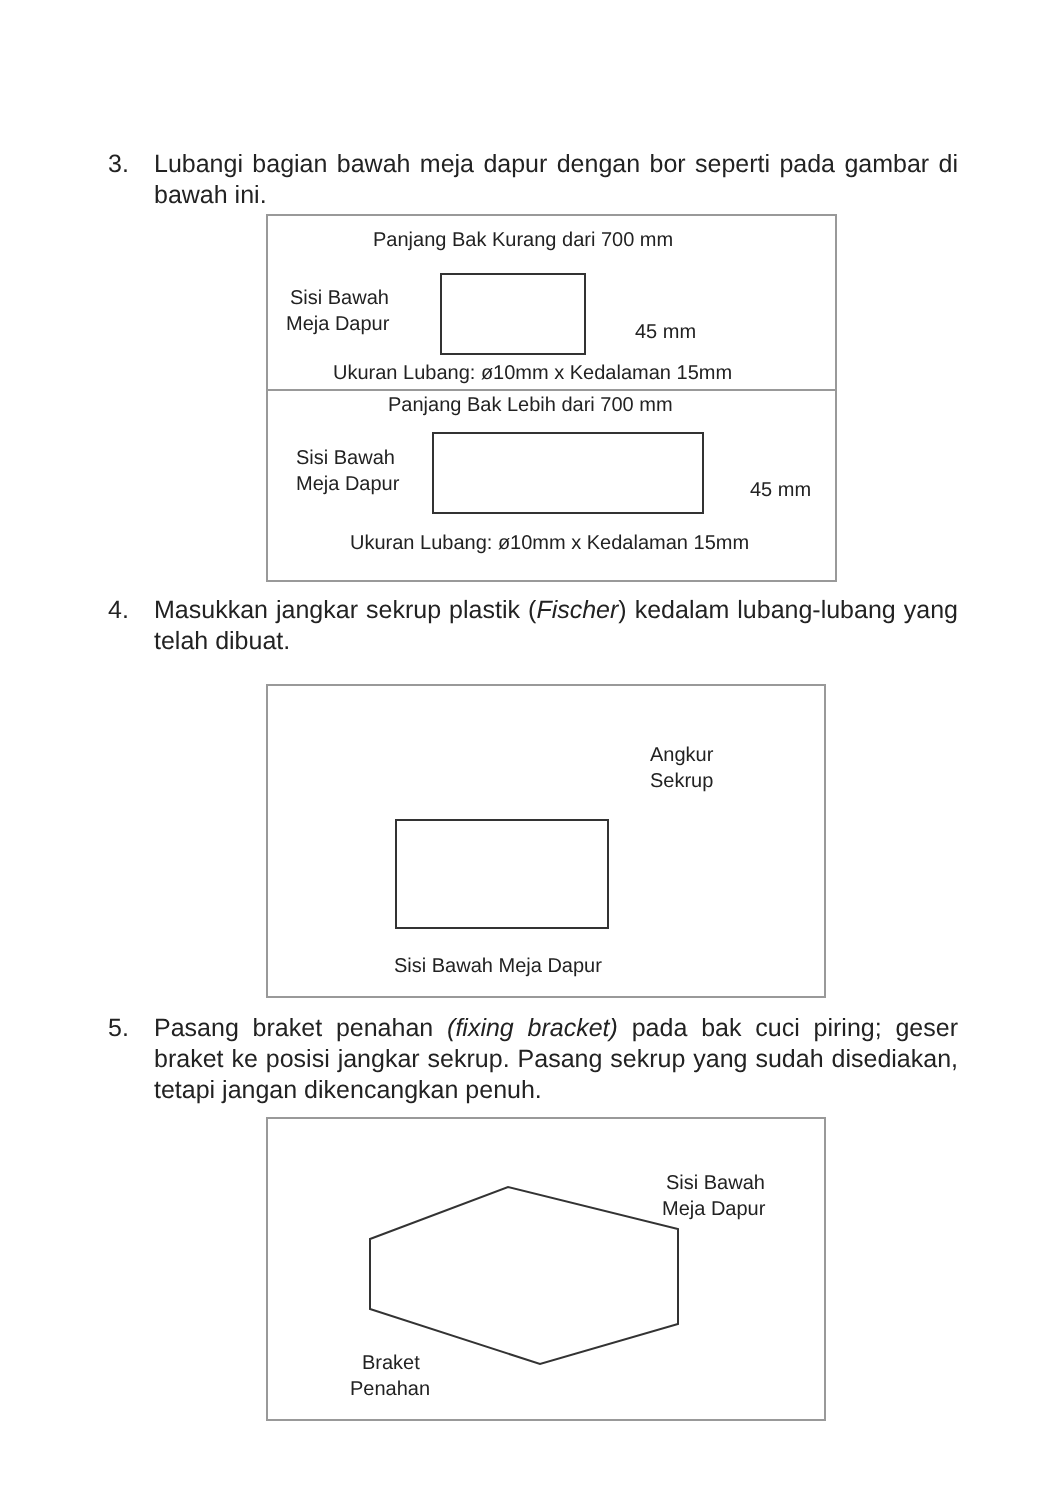3. Lubangi bagian bawah meja dapur dengan bor seperti pada gambar di bawah ini.
Panjang Bak Kurang dari 700 mm
Sisi Bawah
Meja Dapur
45 mm
Ukuran Lubang: ø10mm x Kedalaman 15mm
Panjang Bak Lebih dari 700 mm
Sisi Bawah
Meja Dapur
45 mm
Ukuran Lubang: ø10mm x Kedalaman 15mm
4. Masukkan jangkar sekrup plastik (Fischer) kedalam lubang-lubang yang telah dibuat.
Angkur
Sekrup
Sisi Bawah Meja Dapur
5. Pasang braket penahan (fixing bracket) pada bak cuci piring; geser braket ke posisi jangkar sekrup. Pasang sekrup yang sudah disediakan, tetapi jangan dikencangkan penuh.
Sisi Bawah
Meja Dapur
Braket
Penahan